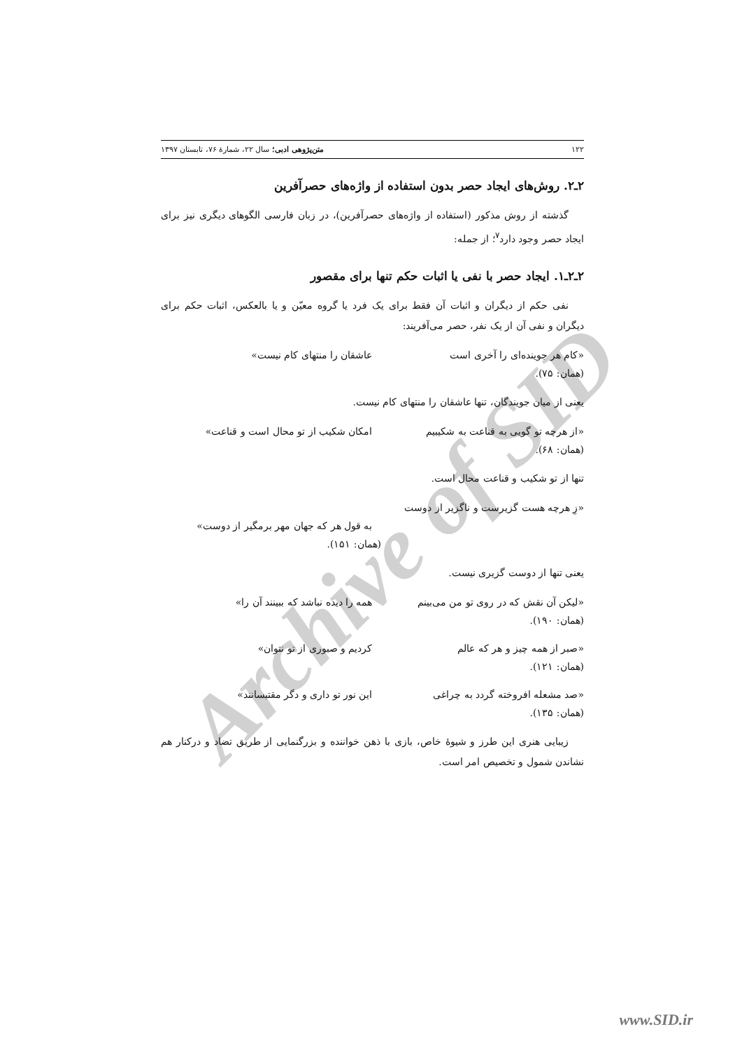Archive of SID
۱۲۲ متن‌پژوهی ادبی؛ سال ۲۲، شمارهٔ ۷۶، تابستان ۱۳۹۷
۲ـ۲. روش‌های ایجاد حصر بدون استفاده از واژه‌های حصرآفرین
گذشته از روش مذکور (استفاده از واژه‌های حصرآفرین)، در زبان فارسی الگوهای دیگری نیز برای ایجاد حصر وجود دارد<sup>۷</sup>؛ از جمله:
۲ـ۲ـ۱. ایجاد حصر با نفی یا اثبات حکم تنها برای مقصور
نفی حکم از دیگران و اثبات آن فقط برای یک فرد یا گروه معیّن و یا بالعکس، اثبات حکم برای دیگران و نفی آن از یک نفر، حصر می‌آفریند:
«کام هر جوینده‌ای را آخری است عاشقان را منتهای کام نیست»
(همان: ۷۵).
یعنی از میان جویندگان، تنها عاشقان را منتهای کام نیست.
«از هرچه تو گویی به قناعت به شکیبیم امکان شکیب از تو محال است و قناعت»
(همان: ۶۸).
تنها از تو شکیب و قناعت محال است.
«زِ هرچه هست گزیرست و ناگزیر از دوست
به قول هر که جهان مهر برمگیر از دوست»
(همان: ۱۵۱).
یعنی تنها از دوست گزیری نیست.
«لیکن آن نقش که در روی تو من می‌بینم همه را دیده نباشد که ببینند آن را»
(همان: ۱۹۰).
«صبر از همه چیز و هر که عالم کردیم و صبوری از تو نتوان»
(همان: ۱۲۱).
«صد مشعله افروخته گردد به چراغی این نور تو داری و دگر مقتبسانند»
(همان: ۱۳۵).
زیبایی هنری این طرز و شیوهٔ خاص، بازی با ذهن خواننده و بزرگنمایی از طریق تضاد و درکنار هم نشاندن شمول و تخصیص امر است.
www.SID.ir